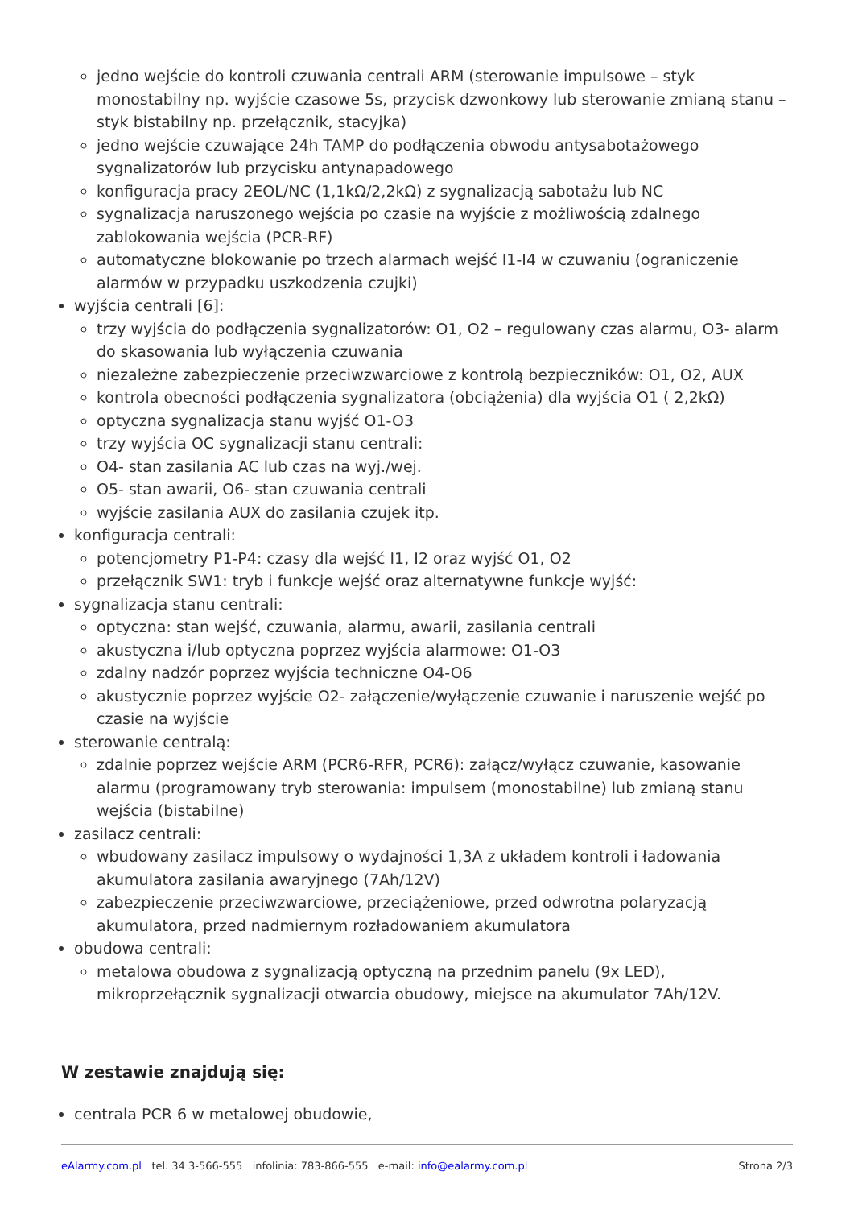jedno wejście do kontroli czuwania centrali ARM (sterowanie impulsowe – styk monostabilny np. wyjście czasowe 5s, przycisk dzwonkowy lub sterowanie zmianą stanu – styk bistabilny np. przełącznik, stacyjka)
jedno wejście czuwające 24h TAMP do podłączenia obwodu antysabotażowego sygnalizatorów lub przycisku antynapadowego
konfiguracja pracy 2EOL/NC (1,1kΩ/2,2kΩ) z sygnalizacją sabotażu lub NC
sygnalizacja naruszonego wejścia po czasie na wyjście z możliwością zdalnego zablokowania wejścia (PCR-RF)
automatyczne blokowanie po trzech alarmach wejść I1-I4 w czuwaniu (ograniczenie alarmów w przypadku uszkodzenia czujki)
wyjścia centrali [6]:
trzy wyjścia do podłączenia sygnalizatorów: O1, O2 – regulowany czas alarmu, O3- alarm do skasowania lub wyłączenia czuwania
niezależne zabezpieczenie przeciwzwarciowe z kontrolą bezpieczników: O1, O2, AUX
kontrola obecności podłączenia sygnalizatora (obciążenia) dla wyjścia O1 ( 2,2kΩ)
optyczna sygnalizacja stanu wyjść O1-O3
trzy wyjścia OC sygnalizacji stanu centrali:
O4- stan zasilania AC lub czas na wyj./wej.
O5- stan awarii, O6- stan czuwania centrali
wyjście zasilania AUX do zasilania czujek itp.
konfiguracja centrali:
potencjometry P1-P4: czasy dla wejść I1, I2 oraz wyjść O1, O2
przełącznik SW1: tryb i funkcje wejść oraz alternatywne funkcje wyjść:
sygnalizacja stanu centrali:
optyczna: stan wejść, czuwania, alarmu, awarii, zasilania centrali
akustyczna i/lub optyczna poprzez wyjścia alarmowe: O1-O3
zdalny nadzór poprzez wyjścia techniczne O4-O6
akustycznie poprzez wyjście O2- załączenie/wyłączenie czuwanie i naruszenie wejść po czasie na wyjście
sterowanie centralą:
zdalnie poprzez wejście ARM (PCR6-RFR, PCR6): załącz/wyłącz czuwanie, kasowanie alarmu (programowany tryb sterowania: impulsem (monostabilne) lub zmianą stanu wejścia (bistabilne)
zasilacz centrali:
wbudowany zasilacz impulsowy o wydajności 1,3A z układem kontroli i ładowania akumulatora zasilania awaryjnego (7Ah/12V)
zabezpieczenie przeciwzwarciowe, przeciążeniowe, przed odwrotna polaryzacją akumulatora, przed nadmiernym rozładowaniem akumulatora
obudowa centrali:
metalowa obudowa z sygnalizacją optyczną na przednim panelu (9x LED), mikroprzełącznik sygnalizacji otwarcia obudowy, miejsce na akumulator 7Ah/12V.
W zestawie znajdują się:
centrala PCR 6 w metalowej obudowie,
eAlarmy.com.pl tel. 34 3-566-555 infolinia: 783-866-555 e-mail: info@ealarmy.com.pl Strona 2/3